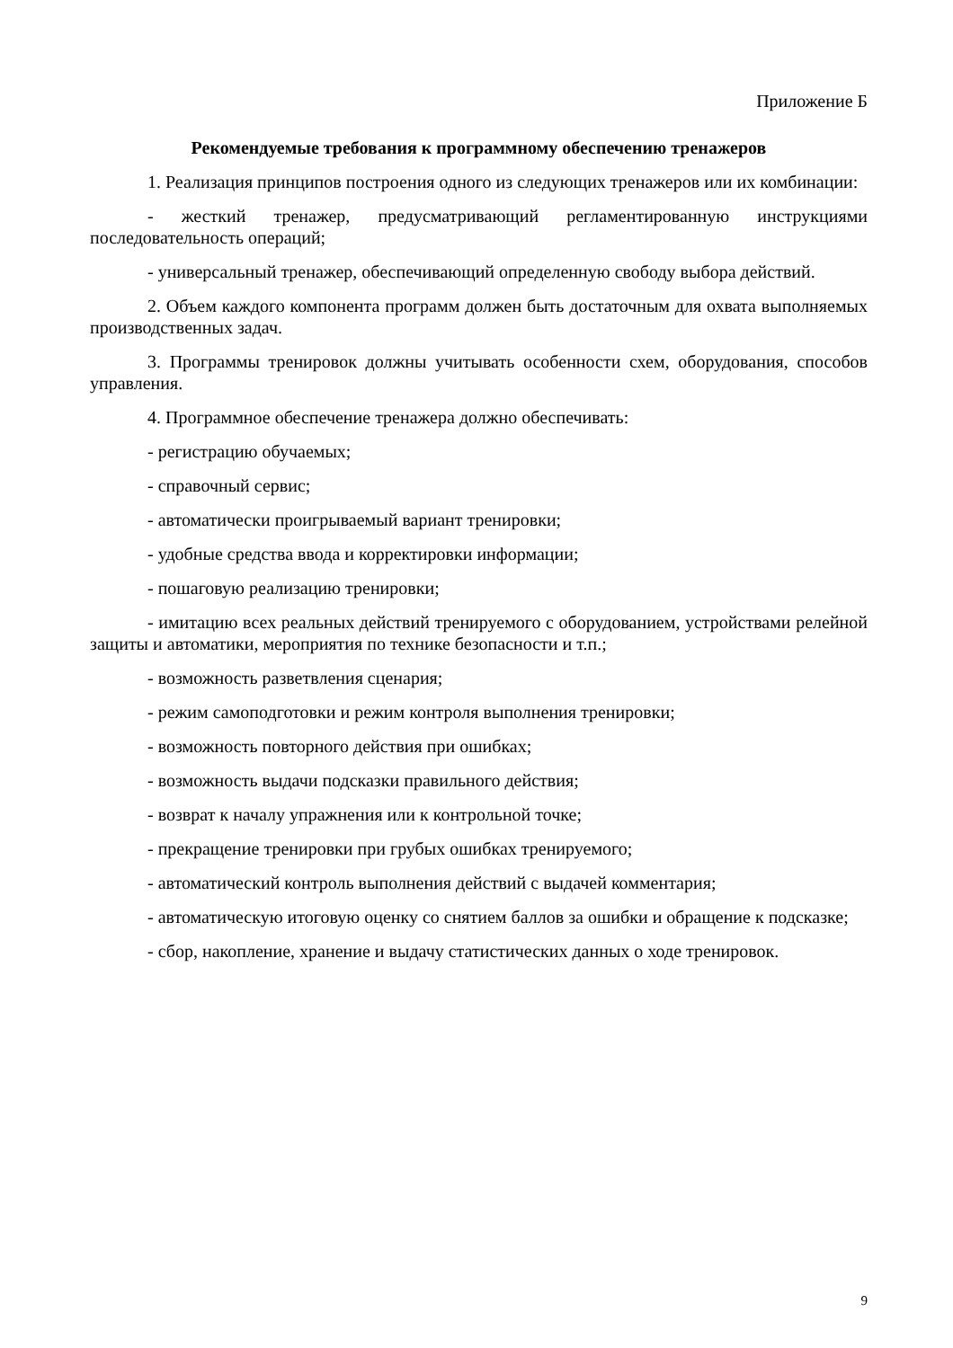Приложение Б
Рекомендуемые требования к программному обеспечению тренажеров
1. Реализация принципов построения одного из следующих тренажеров или их комбинации:
- жесткий тренажер, предусматривающий регламентированную инструкциями последовательность операций;
- универсальный тренажер, обеспечивающий определенную свободу выбора действий.
2. Объем каждого компонента программ должен быть достаточным для охвата выполняемых производственных задач.
3. Программы тренировок должны учитывать особенности схем, оборудования, способов управления.
4. Программное обеспечение тренажера должно обеспечивать:
- регистрацию обучаемых;
- справочный сервис;
- автоматически проигрываемый вариант тренировки;
- удобные средства ввода и корректировки информации;
- пошаговую реализацию тренировки;
- имитацию всех реальных действий тренируемого с оборудованием, устройствами релейной защиты и автоматики, мероприятия по технике безопасности и т.п.;
- возможность разветвления сценария;
- режим самоподготовки и режим контроля выполнения тренировки;
- возможность повторного действия при ошибках;
- возможность выдачи подсказки правильного действия;
- возврат к началу упражнения или к контрольной точке;
- прекращение тренировки при грубых ошибках тренируемого;
- автоматический контроль выполнения действий с выдачей комментария;
- автоматическую итоговую оценку со снятием баллов за ошибки и обращение к подсказке;
- сбор, накопление, хранение и выдачу статистических данных о ходе тренировок.
9